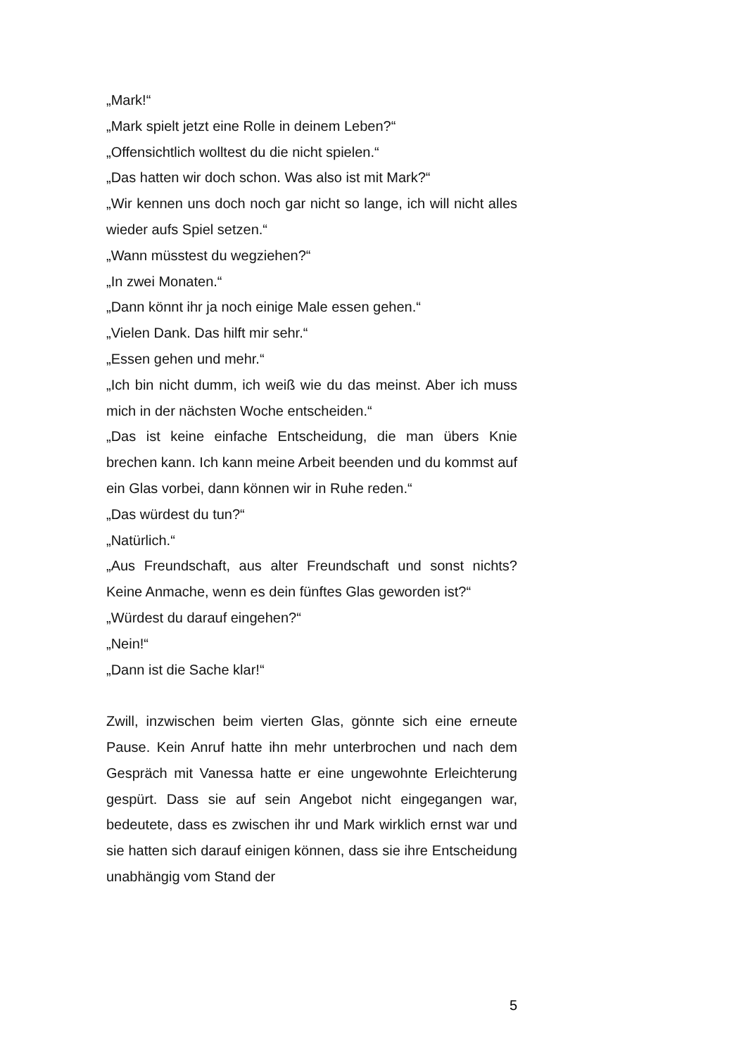„Mark!“
„Mark spielt jetzt eine Rolle in deinem Leben?“
„Offensichtlich wolltest du die nicht spielen.“
„Das hatten wir doch schon. Was also ist mit Mark?“
„Wir kennen uns doch noch gar nicht so lange, ich will nicht alles wieder aufs Spiel setzen.“
„Wann müsstest du wegziehen?“
„In zwei Monaten.“
„Dann könnt ihr ja noch einige Male essen gehen.“
„Vielen Dank. Das hilft mir sehr.“
„Essen gehen und mehr.“
„Ich bin nicht dumm, ich weiß wie du das meinst. Aber ich muss mich in der nächsten Woche entscheiden.“
„Das ist keine einfache Entscheidung, die man übers Knie brechen kann. Ich kann meine Arbeit beenden und du kommst auf ein Glas vorbei, dann können wir in Ruhe reden.“
„Das würdest du tun?“
„Natürlich.“
„Aus Freundschaft, aus alter Freundschaft und sonst nichts? Keine Anmache, wenn es dein fünftes Glas geworden ist?“
„Würdest du darauf eingehen?“
„Nein!“
„Dann ist die Sache klar!“
Zwill, inzwischen beim vierten Glas, gönnte sich eine erneute Pause. Kein Anruf hatte ihn mehr unterbrochen und nach dem Gespräch mit Vanessa hatte er eine ungewohnte Erleichterung gespürt. Dass sie auf sein Angebot nicht eingegangen war, bedeutete, dass es zwischen ihr und Mark wirklich ernst war und sie hatten sich darauf einigen können, dass sie ihre Entscheidung unabhängig vom Stand der
5